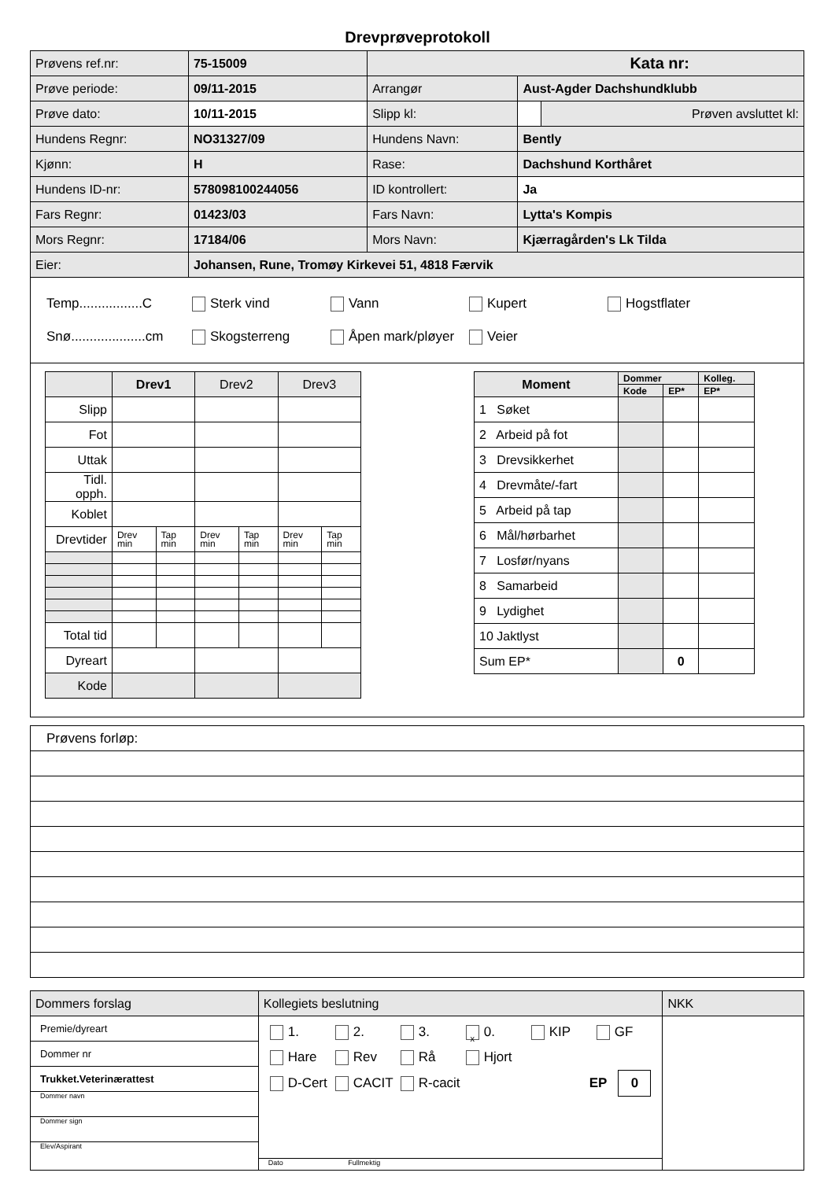Drevprøveprotokoll
| Prøvens ref.nr: | 75-15009 | Kata nr: | | |
| Prøve periode: | 09/11-2015 | Arrangør | Aust-Agder Dachshundklubb | |
| Prøve dato: | 10/11-2015 | Slipp kl: | | Prøven avsluttet kl: |
| Hundens Regnr: | NO31327/09 | Hundens Navn: | Bently | |
| Kjønn: | H | Rase: | Dachshund Korthåret | |
| Hundens ID-nr: | 578098100244056 | ID kontrollert: | Ja | |
| Fars Regnr: | 01423/03 | Fars Navn: | Lytta's Kompis | |
| Mors Regnr: | 17184/06 | Mors Navn: | Kjærragården's Lk Tilda | |
| Eier: | Johansen, Rune, Tromøy Kirkevei 51, 4818 Færvik | | | |
Temp.................C Sterk vind Vann Kupert Hogstflater
Snø....................cm Skogsterreng Åpen mark/pløyer Veier
| | Drev1 | | Drev2 | | Drev3 | |
| Slipp | | | | | | |
| Fot | | | | | | |
| Uttak | | | | | | |
| Tidl. opph. | | | | | | |
| Koblet | | | | | | |
| Drevtider | Drev min | Tap min | Drev min | Tap min | Drev min | Tap min |
| Total tid | | | | | | |
| Dyreart | | | | | | |
| Kode | | | | | | |
| Moment | Dommer | | Kolleg. |
| | Kode | EP* | EP* |
| 1 Søket | | | |
| 2 Arbeid på fot | | | |
| 3 Drevsikkerhet | | | |
| 4 Drevmåte/-fart | | | |
| 5 Arbeid på tap | | | |
| 6 Mål/hørbarhet | | | |
| 7 Losfør/nyans | | | |
| 8 Samarbeid | | | |
| 9 Lydighet | | | |
| 10 Jaktlyst | | | |
| Sum EP* | | 0 | |
Prøvens forløp:
| Dommers forslag | Kollegiets beslutning | NKK |
| Premie/dyreart Dommer nr Trukket.Veterinærattest Dommer navn Dommer sign Elev/Aspirant | 1. 2. 3. x 0. KIP GF Hare Rev Rå Hjort D-Cert CACIT R-cacit EP 0 Dato Fullmektig | |